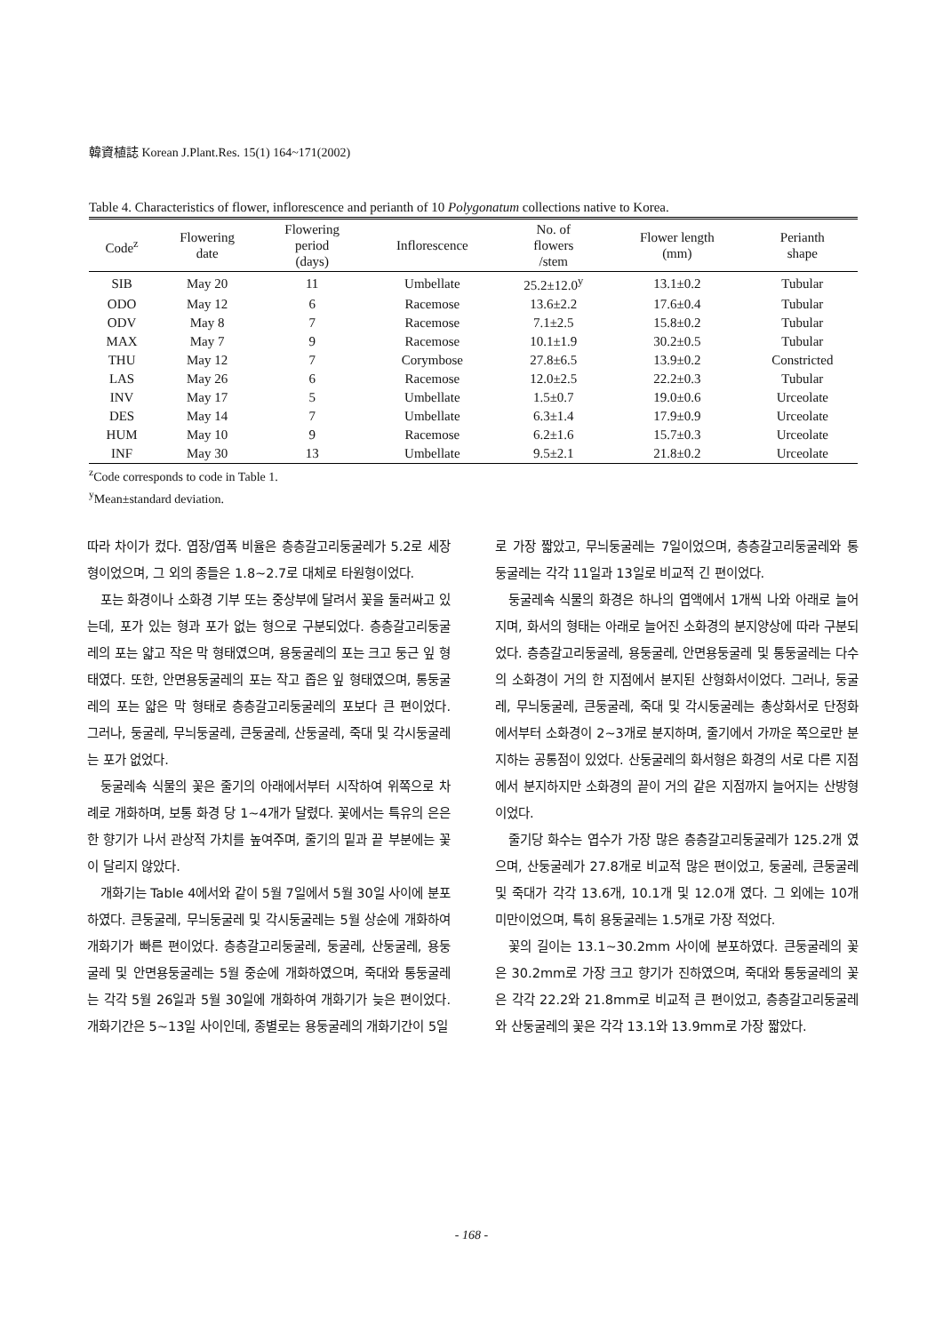韓資植誌 Korean J.Plant.Res. 15(1) 164~171(2002)
Table 4. Characteristics of flower, inflorescence and perianth of 10 Polygonatum collections native to Korea.
| Code<sup>z</sup> | Flowering date | Flowering period (days) | Inflorescence | No. of flowers /stem | Flower length (mm) | Perianth shape |
| --- | --- | --- | --- | --- | --- | --- |
| SIB | May 20 | 11 | Umbellate | 25.2±12.0<sup>y</sup> | 13.1±0.2 | Tubular |
| ODO | May 12 | 6 | Racemose | 13.6±2.2 | 17.6±0.4 | Tubular |
| ODV | May 8 | 7 | Racemose | 7.1±2.5 | 15.8±0.2 | Tubular |
| MAX | May 7 | 9 | Racemose | 10.1±1.9 | 30.2±0.5 | Tubular |
| THU | May 12 | 7 | Corymbose | 27.8±6.5 | 13.9±0.2 | Constricted |
| LAS | May 26 | 6 | Racemose | 12.0±2.5 | 22.2±0.3 | Tubular |
| INV | May 17 | 5 | Umbellate | 1.5±0.7 | 19.0±0.6 | Urceolate |
| DES | May 14 | 7 | Umbellate | 6.3±1.4 | 17.9±0.9 | Urceolate |
| HUM | May 10 | 9 | Racemose | 6.2±1.6 | 15.7±0.3 | Urceolate |
| INF | May 30 | 13 | Umbellate | 9.5±2.1 | 21.8±0.2 | Urceolate |
<sup>z</sup> Code corresponds to code in Table 1.
<sup>y</sup> Mean±standard deviation.
따라 차이가 컸다. 엽장/엽폭 비율은 층층갈고리둥굴레가 5.2로 세장형이었으며, 그 외의 종들은 1.8~2.7로 대체로 타원형이었다.
포는 화경이나 소화경 기부 또는 중상부에 달려서 꽃을 둘러싸고 있는데, 포가 있는 형과 포가 없는 형으로 구분되었다. 층층갈고리둥굴레의 포는 얇고 작은 막 형태였으며, 용둥굴레의 포는 크고 둥근 잎 형태였다. 또한, 안면용둥굴레의 포는 작고 좁은 잎 형태였으며, 통둥굴레의 포는 얇은 막 형태로 층층갈고리둥굴레의 포보다 큰 편이었다. 그러나, 둥굴레, 무늬둥굴레, 큰둥굴레, 산둥굴레, 죽대 및 각시둥굴레는 포가 없었다.
둥굴레속 식물의 꽃은 줄기의 아래에서부터 시작하여 위쪽으로 차례로 개화하며, 보통 화경 당 1~4개가 달렸다. 꽃에서는 특유의 은은한 향기가 나서 관상적 가치를 높여주며, 줄기의 밑과 끝 부분에는 꽃이 달리지 않았다.
개화기는 Table 4에서와 같이 5월 7일에서 5월 30일 사이에 분포하였다. 큰둥굴레, 무늬둥굴레 및 각시둥굴레는 5월 상순에 개화하여 개화기가 빠른 편이었다. 층층갈고리둥굴레, 둥굴레, 산둥굴레, 용둥굴레 및 안면용둥굴레는 5월 중순에 개화하였으며, 죽대와 통둥굴레는 각각 5월 26일과 5월 30일에 개화하여 개화기가 늦은 편이었다. 개화기간은 5~13일 사이인데, 종별로는 용둥굴레의 개화기간이 5일
로 가장 짧았고, 무늬둥굴레는 7일이었으며, 층층갈고리둥굴레와 통둥굴레는 각각 11일과 13일로 비교적 긴 편이었다.
둥굴레속 식물의 화경은 하나의 엽액에서 1개씩 나와 아래로 늘어지며, 화서의 형태는 아래로 늘어진 소화경의 분지양상에 따라 구분되었다. 층층갈고리둥굴레, 용둥굴레, 안면용둥굴레 및 통둥굴레는 다수의 소화경이 거의 한 지점에서 분지된 산형화서이었다. 그러나, 둥굴레, 무늬둥굴레, 큰둥굴레, 죽대 및 각시둥굴레는 총상화서로 단정화에서부터 소화경이 2~3개로 분지하며, 줄기에서 가까운 쪽으로만 분지하는 공통점이 있었다. 산둥굴레의 화서형은 화경의 서로 다른 지점에서 분지하지만 소화경의 끝이 거의 같은 지점까지 늘어지는 산방형이었다.
줄기당 화수는 엽수가 가장 많은 층층갈고리둥굴레가 125.2개 였으며, 산둥굴레가 27.8개로 비교적 많은 편이었고, 둥굴레, 큰둥굴레 및 죽대가 각각 13.6개, 10.1개 및 12.0개 였다. 그 외에는 10개 미만이었으며, 특히 용둥굴레는 1.5개로 가장 적었다.
꽃의 길이는 13.1~30.2mm 사이에 분포하였다. 큰둥굴레의 꽃은 30.2mm로 가장 크고 향기가 진하였으며, 죽대와 통둥굴레의 꽃은 각각 22.2와 21.8mm로 비교적 큰 편이었고, 층층갈고리둥굴레와 산둥굴레의 꽃은 각각 13.1와 13.9mm로 가장 짧았다.
- 168 -